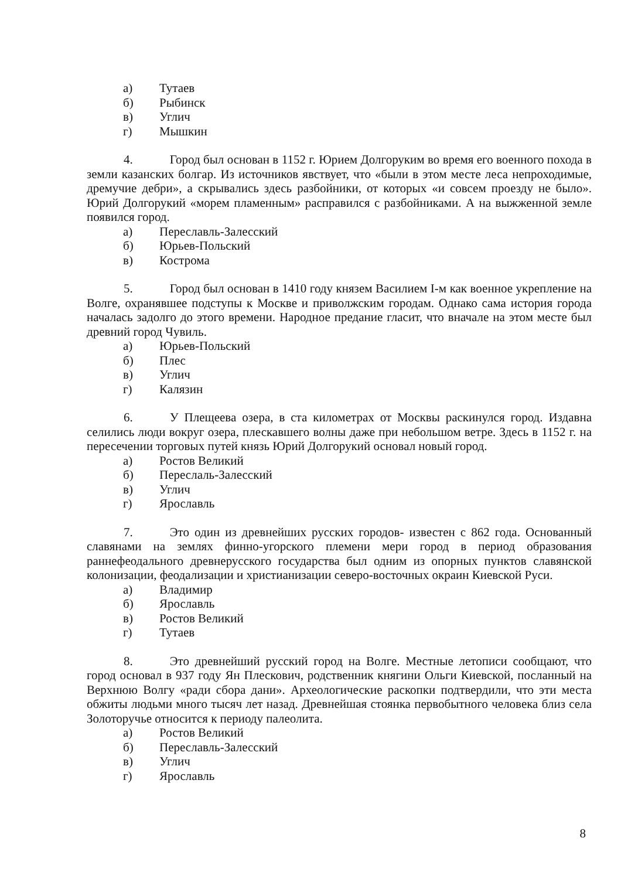а) Тутаев
б) Рыбинск
в) Углич
г) Мышкин
4. Город был основан в 1152 г. Юрием Долгоруким во время его военного похода в земли казанских болгар. Из источников явствует, что «были в этом месте леса непроходимые, дремучие дебри», а скрывались здесь разбойники, от которых «и совсем проезду не было». Юрий Долгорукий «морем пламенным» расправился с разбойниками. А на выжженной земле появился город.
а) Переславль-Залесский
б) Юрьев-Польский
в) Кострома
5. Город был основан в 1410 году князем Василием I-м как военное укрепление на Волге, охранявшее подступы к Москве и приволжским городам. Однако сама история города началась задолго до этого времени. Народное предание гласит, что вначале на этом месте был древний город Чувиль.
а) Юрьев-Польский
б) Плес
в) Углич
г) Калязин
6. У Плещеева озера, в ста километрах от Москвы раскинулся город. Издавна селились люди вокруг озера, плескавшего волны даже при небольшом ветре. Здесь в 1152 г. на пересечении торговых путей князь Юрий Долгорукий основал новый город.
а) Ростов Великий
б) Переслаль-Залесский
в) Углич
г) Ярославль
7. Это один из древнейших русских городов- известен с 862 года. Основанный славянами на землях финно-угорского племени мери город в период образования раннефеодального древнерусского государства был одним из опорных пунктов славянской колонизации, феодализации и христианизации северо-восточных окраин Киевской Руси.
а) Владимир
б) Ярославль
в) Ростов Великий
г) Тутаев
8. Это древнейший русский город на Волге. Местные летописи сообщают, что город основал в 937 году Ян Плескович, родственник княгини Ольги Киевской, посланный на Верхнюю Волгу «ради сбора дани». Археологические раскопки подтвердили, что эти места обжиты людьми много тысяч лет назад. Древнейшая стоянка первобытного человека близ села Золоторучье относится к периоду палеолита.
а) Ростов Великий
б) Переславль-Залесский
в) Углич
г) Ярославль
8